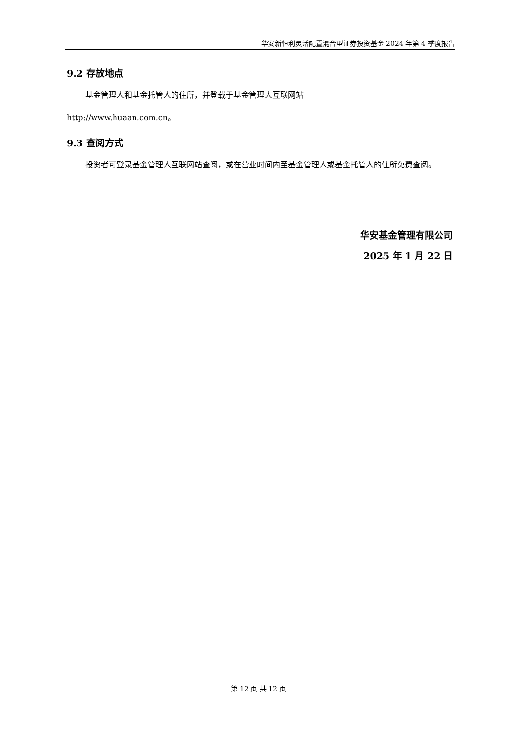华安新恒利灵活配置混合型证券投资基金 2024 年第 4 季度报告
9.2 存放地点
基金管理人和基金托管人的住所，并登载于基金管理人互联网站
http://www.huaan.com.cn。
9.3 查阅方式
投资者可登录基金管理人互联网站查阅，或在营业时间内至基金管理人或基金托管人的住所免费查阅。
华安基金管理有限公司
2025 年 1 月 22 日
第 12 页 共 12 页